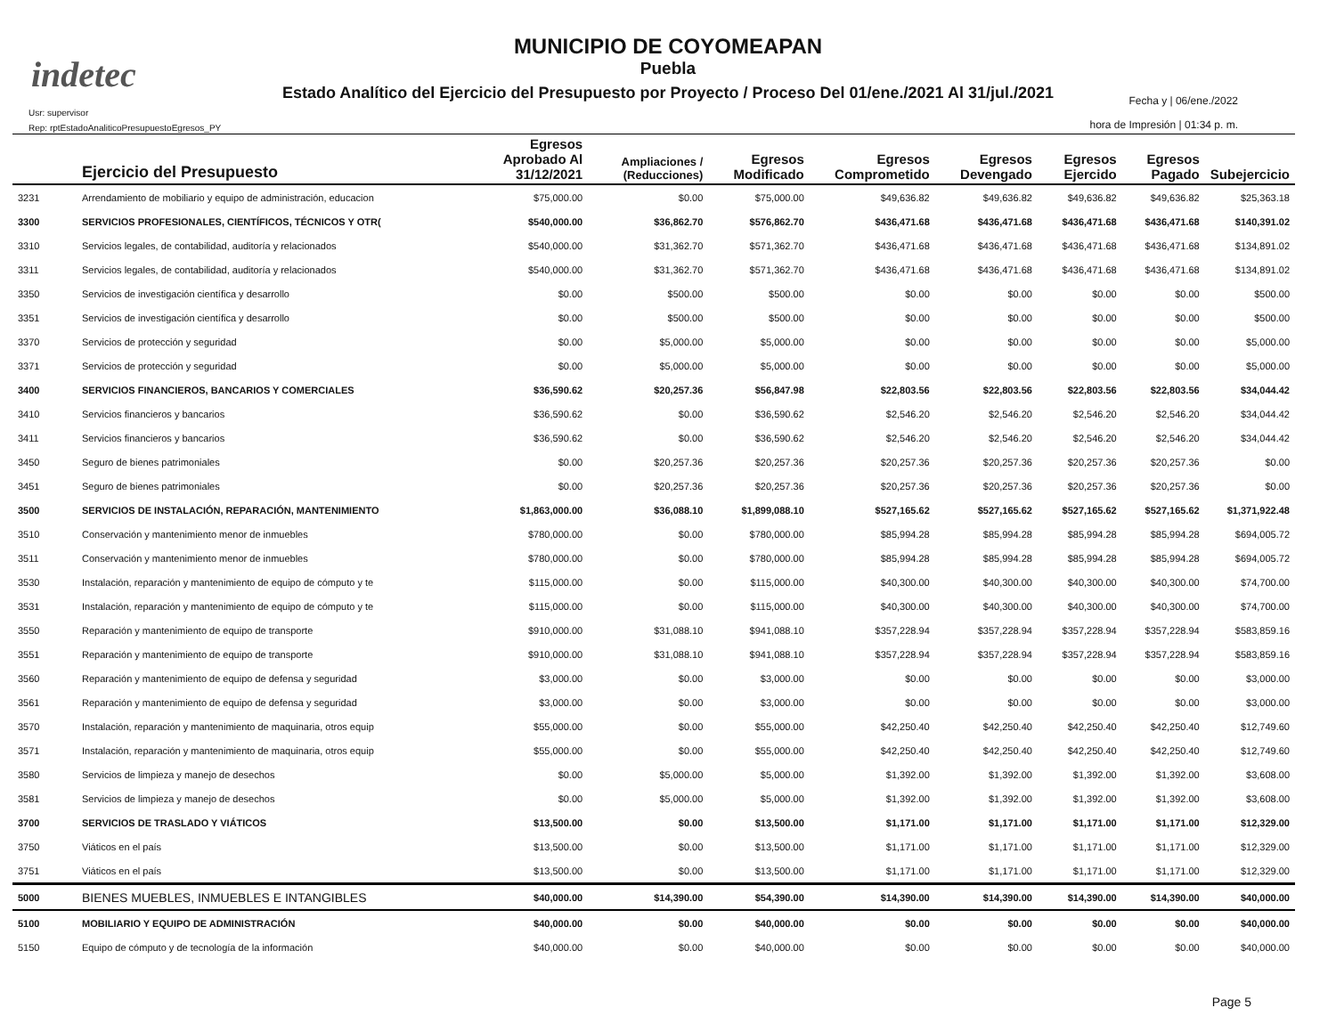indetec
MUNICIPIO DE COYOMEAPAN
Puebla
Estado Analítico del Ejercicio del Presupuesto por Proyecto / Proceso Del 01/ene./2021 Al 31/jul./2021
Usr: supervisor
Rep: rptEstadoAnaliticoPresupuestoEgresos_PY
Fecha y | 06/ene./2022
hora de Impresión | 01:34 p. m.
| | Ejercicio del Presupuesto | Egresos Aprobado Al 31/12/2021 | Ampliaciones / (Reducciones) | Egresos Modificado | Egresos Comprometido | Egresos Devengado | Egresos Ejercido | Egresos Pagado | Subejercicio |
| --- | --- | --- | --- | --- | --- | --- | --- | --- | --- |
| 3231 | Arrendamiento de mobiliario y equipo de administración, educacion | $75,000.00 | $0.00 | $75,000.00 | $49,636.82 | $49,636.82 | $49,636.82 | $49,636.82 | $25,363.18 |
| 3300 | SERVICIOS PROFESIONALES, CIENTÍFICOS, TÉCNICOS Y OTR( | $540,000.00 | $36,862.70 | $576,862.70 | $436,471.68 | $436,471.68 | $436,471.68 | $436,471.68 | $140,391.02 |
| 3310 | Servicios legales, de contabilidad, auditoría y relacionados | $540,000.00 | $31,362.70 | $571,362.70 | $436,471.68 | $436,471.68 | $436,471.68 | $436,471.68 | $134,891.02 |
| 3311 | Servicios legales, de contabilidad, auditoría y relacionados | $540,000.00 | $31,362.70 | $571,362.70 | $436,471.68 | $436,471.68 | $436,471.68 | $436,471.68 | $134,891.02 |
| 3350 | Servicios de investigación científica y desarrollo | $0.00 | $500.00 | $500.00 | $0.00 | $0.00 | $0.00 | $0.00 | $500.00 |
| 3351 | Servicios de investigación científica y desarrollo | $0.00 | $500.00 | $500.00 | $0.00 | $0.00 | $0.00 | $0.00 | $500.00 |
| 3370 | Servicios de protección y seguridad | $0.00 | $5,000.00 | $5,000.00 | $0.00 | $0.00 | $0.00 | $0.00 | $5,000.00 |
| 3371 | Servicios de protección y seguridad | $0.00 | $5,000.00 | $5,000.00 | $0.00 | $0.00 | $0.00 | $0.00 | $5,000.00 |
| 3400 | SERVICIOS FINANCIEROS, BANCARIOS Y COMERCIALES | $36,590.62 | $20,257.36 | $56,847.98 | $22,803.56 | $22,803.56 | $22,803.56 | $22,803.56 | $34,044.42 |
| 3410 | Servicios financieros y bancarios | $36,590.62 | $0.00 | $36,590.62 | $2,546.20 | $2,546.20 | $2,546.20 | $2,546.20 | $34,044.42 |
| 3411 | Servicios financieros y bancarios | $36,590.62 | $0.00 | $36,590.62 | $2,546.20 | $2,546.20 | $2,546.20 | $2,546.20 | $34,044.42 |
| 3450 | Seguro de bienes patrimoniales | $0.00 | $20,257.36 | $20,257.36 | $20,257.36 | $20,257.36 | $20,257.36 | $20,257.36 | $0.00 |
| 3451 | Seguro de bienes patrimoniales | $0.00 | $20,257.36 | $20,257.36 | $20,257.36 | $20,257.36 | $20,257.36 | $20,257.36 | $0.00 |
| 3500 | SERVICIOS DE INSTALACIÓN, REPARACIÓN, MANTENIMIENTO | $1,863,000.00 | $36,088.10 | $1,899,088.10 | $527,165.62 | $527,165.62 | $527,165.62 | $527,165.62 | $1,371,922.48 |
| 3510 | Conservación y mantenimiento menor de inmuebles | $780,000.00 | $0.00 | $780,000.00 | $85,994.28 | $85,994.28 | $85,994.28 | $85,994.28 | $694,005.72 |
| 3511 | Conservación y mantenimiento menor de inmuebles | $780,000.00 | $0.00 | $780,000.00 | $85,994.28 | $85,994.28 | $85,994.28 | $85,994.28 | $694,005.72 |
| 3530 | Instalación, reparación y mantenimiento de equipo de cómputo y te | $115,000.00 | $0.00 | $115,000.00 | $40,300.00 | $40,300.00 | $40,300.00 | $40,300.00 | $74,700.00 |
| 3531 | Instalación, reparación y mantenimiento de equipo de cómputo y te | $115,000.00 | $0.00 | $115,000.00 | $40,300.00 | $40,300.00 | $40,300.00 | $40,300.00 | $74,700.00 |
| 3550 | Reparación y mantenimiento de equipo de transporte | $910,000.00 | $31,088.10 | $941,088.10 | $357,228.94 | $357,228.94 | $357,228.94 | $357,228.94 | $583,859.16 |
| 3551 | Reparación y mantenimiento de equipo de transporte | $910,000.00 | $31,088.10 | $941,088.10 | $357,228.94 | $357,228.94 | $357,228.94 | $357,228.94 | $583,859.16 |
| 3560 | Reparación y mantenimiento de equipo de defensa y seguridad | $3,000.00 | $0.00 | $3,000.00 | $0.00 | $0.00 | $0.00 | $0.00 | $3,000.00 |
| 3561 | Reparación y mantenimiento de equipo de defensa y seguridad | $3,000.00 | $0.00 | $3,000.00 | $0.00 | $0.00 | $0.00 | $0.00 | $3,000.00 |
| 3570 | Instalación, reparación y mantenimiento de maquinaria, otros equip | $55,000.00 | $0.00 | $55,000.00 | $42,250.40 | $42,250.40 | $42,250.40 | $42,250.40 | $12,749.60 |
| 3571 | Instalación, reparación y mantenimiento de maquinaria, otros equip | $55,000.00 | $0.00 | $55,000.00 | $42,250.40 | $42,250.40 | $42,250.40 | $42,250.40 | $12,749.60 |
| 3580 | Servicios de limpieza y manejo de desechos | $0.00 | $5,000.00 | $5,000.00 | $1,392.00 | $1,392.00 | $1,392.00 | $1,392.00 | $3,608.00 |
| 3581 | Servicios de limpieza y manejo de desechos | $0.00 | $5,000.00 | $5,000.00 | $1,392.00 | $1,392.00 | $1,392.00 | $1,392.00 | $3,608.00 |
| 3700 | SERVICIOS DE TRASLADO Y VIÁTICOS | $13,500.00 | $0.00 | $13,500.00 | $1,171.00 | $1,171.00 | $1,171.00 | $1,171.00 | $12,329.00 |
| 3750 | Viáticos en el país | $13,500.00 | $0.00 | $13,500.00 | $1,171.00 | $1,171.00 | $1,171.00 | $1,171.00 | $12,329.00 |
| 3751 | Viáticos en el país | $13,500.00 | $0.00 | $13,500.00 | $1,171.00 | $1,171.00 | $1,171.00 | $1,171.00 | $12,329.00 |
| 5000 | BIENES MUEBLES, INMUEBLES E INTANGIBLES | $40,000.00 | $14,390.00 | $54,390.00 | $14,390.00 | $14,390.00 | $14,390.00 | $14,390.00 | $40,000.00 |
| 5100 | MOBILIARIO Y EQUIPO DE ADMINISTRACIÓN | $40,000.00 | $0.00 | $40,000.00 | $0.00 | $0.00 | $0.00 | $0.00 | $40,000.00 |
| 5150 | Equipo de cómputo y de tecnología de la información | $40,000.00 | $0.00 | $40,000.00 | $0.00 | $0.00 | $0.00 | $0.00 | $40,000.00 |
Page 5